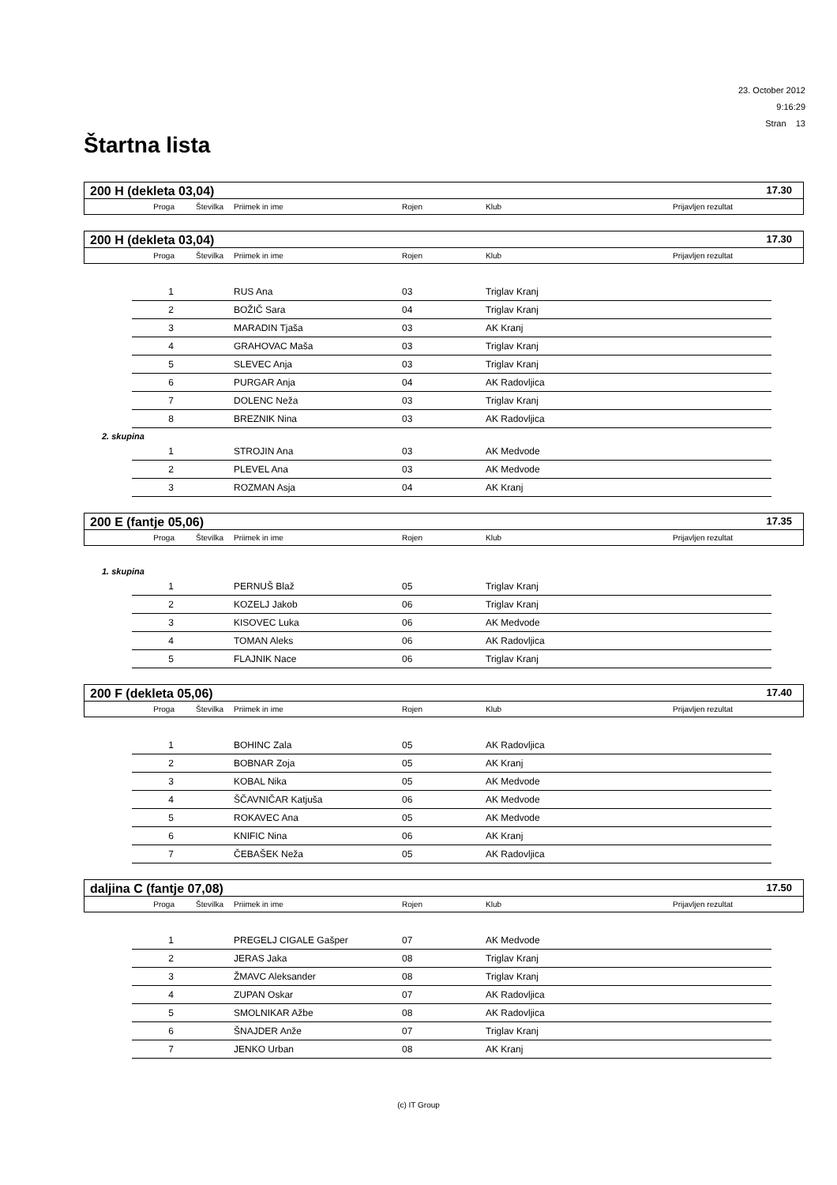23. October 2012
9:16:29
Stran 13
Štartna lista
200 H (dekleta 03,04) 17.30
| Proga | Številka | Priimek in ime | Rojen | Klub | Prijavljen rezultat |
200 H (dekleta 03,04) 17.30
| Proga | Številka | Priimek in ime | Rojen | Klub | Prijavljen rezultat |
| 1 | | RUS Ana | 03 | Triglav Kranj |
| 2 | | BOŽIČ Sara | 04 | Triglav Kranj |
| 3 | | MARADIN Tjaša | 03 | AK Kranj |
| 4 | | GRAHOVAC Maša | 03 | Triglav Kranj |
| 5 | | SLEVEC Anja | 03 | Triglav Kranj |
| 6 | | PURGAR Anja | 04 | AK Radovljica |
| 7 | | DOLENC Neža | 03 | Triglav Kranj |
| 8 | | BREZNIK Nina | 03 | AK Radovljica |
2. skupina
| 1 | | STROJIN Ana | 03 | AK Medvode |
| 2 | | PLEVEL Ana | 03 | AK Medvode |
| 3 | | ROZMAN Asja | 04 | AK Kranj |
200 E (fantje 05,06) 17.35
| Proga | Številka | Priimek in ime | Rojen | Klub | Prijavljen rezultat |
1. skupina
| 1 | | PERNUŠ Blaž | 05 | Triglav Kranj |
| 2 | | KOZELJ Jakob | 06 | Triglav Kranj |
| 3 | | KISOVEC Luka | 06 | AK Medvode |
| 4 | | TOMAN Aleks | 06 | AK Radovljica |
| 5 | | FLAJNIK Nace | 06 | Triglav Kranj |
200 F (dekleta 05,06) 17.40
| Proga | Številka | Priimek in ime | Rojen | Klub | Prijavljen rezultat |
| 1 | | BOHINC Zala | 05 | AK Radovljica |
| 2 | | BOBNAR Zoja | 05 | AK Kranj |
| 3 | | KOBAL Nika | 05 | AK Medvode |
| 4 | | ŠČAVNIČAR Katjuša | 06 | AK Medvode |
| 5 | | ROKAVEC Ana | 05 | AK Medvode |
| 6 | | KNIFIC Nina | 06 | AK Kranj |
| 7 | | ČEBAŠEK Neža | 05 | AK Radovljica |
daljina C (fantje 07,08) 17.50
| Proga | Številka | Priimek in ime | Rojen | Klub | Prijavljen rezultat |
| 1 | | PREGELJ CIGALE Gašper | 07 | AK Medvode |
| 2 | | JERAS Jaka | 08 | Triglav Kranj |
| 3 | | ŽMAVC Aleksander | 08 | Triglav Kranj |
| 4 | | ZUPAN Oskar | 07 | AK Radovljica |
| 5 | | SMOLNIKAR Ažbe | 08 | AK Radovljica |
| 6 | | ŠNAJDER Anže | 07 | Triglav Kranj |
| 7 | | JENKO Urban | 08 | AK Kranj |
(c) IT Group